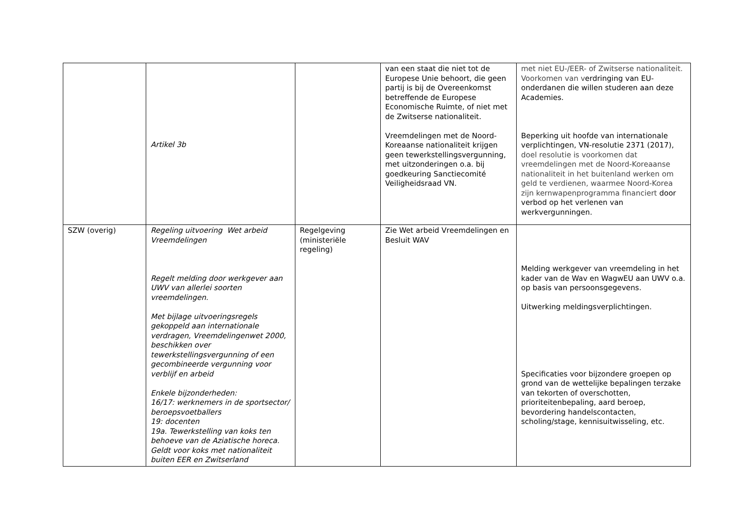| | Artikel 3b | | van een staat die niet tot de Europese Unie behoort, die geen partij is bij de Overeenkomst betreffende de Europese Economische Ruimte, of niet met de Zwitserse nationaliteit. Vreemdelingen met de Noord-Koreaanse nationaliteit krijgen geen tewerkstellingsvergunning, met uitzonderingen o.a. bij goedkeuring Sanctiecomité Veiligheidsraad VN. | met niet EU-/EER- of Zwitserse nationaliteit. Voorkomen van v erdringing van EU-onderdanen die willen studeren aan deze Academies. Beperking uit hoofde van internationale verplichtingen, VN-resolutie 2371 (2017), doel resolutie is voorkomen dat vreemdelingen met de Noord-Koreaanse nationaliteit in het buitenland werken om geld te verdienen, waarmee Noord-Korea zijn kernwapenprogramma financiert door verbod op het verlenen van werkvergunningen. |
| SZW (overig) | Regeling uitvoering Wet arbeid Vreemdelingen Regelt melding door werkgever aan UWV van allerlei soorten vreemdelingen. Met bijlage uitvoeringsregels gekoppeld aan internationale verdragen, Vreemdelingenwet 2000, beschikken over tewerkstellingsvergunning of een gecombineerde vergunning voor verblijf en arbeid Enkele bijzonderheden: 16/17: werknemers in de sportsector/ beroepsvoetballers 19: docenten 19a. Tewerkstelling van koks ten behoeve van de Aziatische horeca. Geldt voor koks met nationaliteit buiten EER en Zwitserland | Regelgeving (ministeriële regeling) | Zie Wet arbeid Vreemdelingen en Besluit WAV | Melding werkgever van vreemdeling in het kader van de Wav en WagwEU aan UWV o.a. op basis van persoonsgegevens. Uitwerking meldingsverplichtingen. Specificaties voor bijzondere groepen op grond van de wettelijke bepalingen terzake van tekorten of overschotten, prioriteitenbepaling, aard beroep, bevordering handelscontacten, scholing/stage, kennisuitwisseling, etc. |